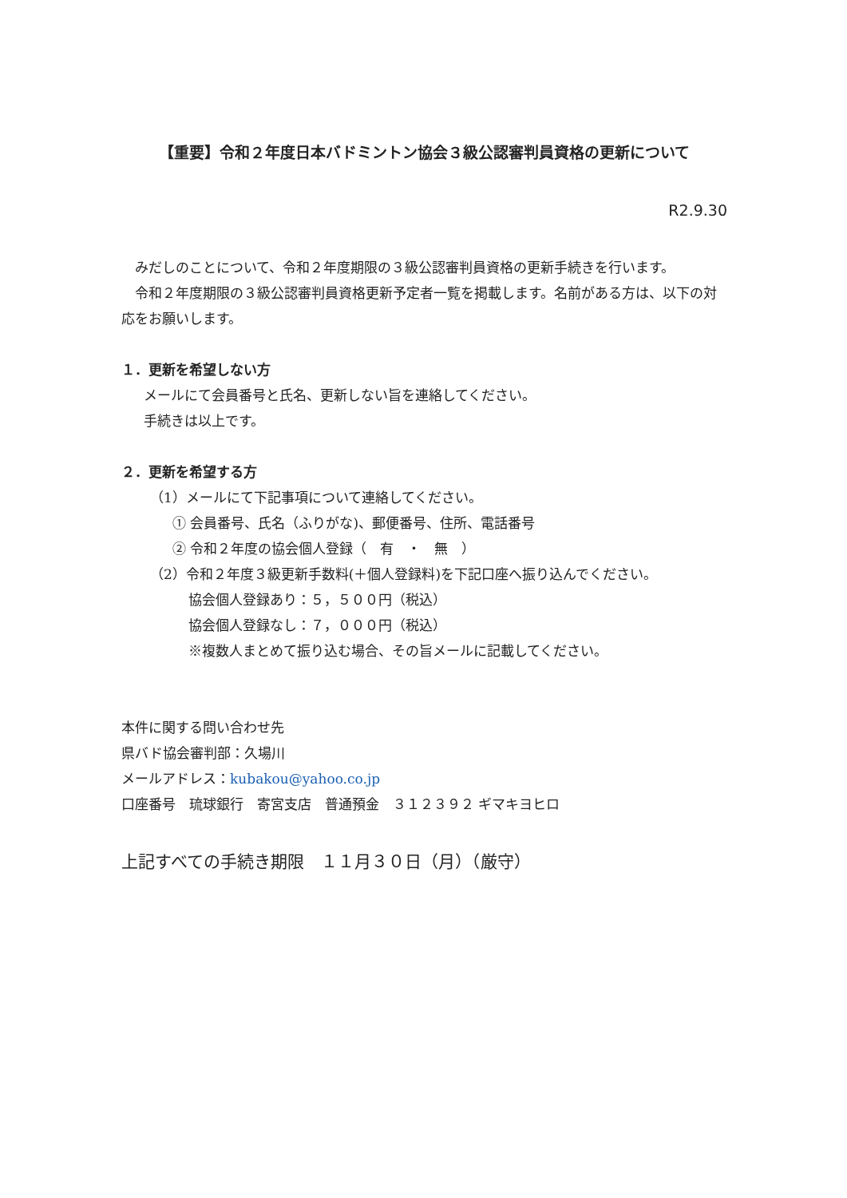【重要】令和２年度日本バドミントン協会３級公認審判員資格の更新について
R2.9.30
　みだしのことについて、令和２年度期限の３級公認審判員資格の更新手続きを行います。
　令和２年度期限の３級公認審判員資格更新予定者一覧を掲載します。名前がある方は、以下の対応をお願いします。
１．更新を希望しない方
メールにて会員番号と氏名、更新しない旨を連絡してください。
手続きは以上です。
２．更新を希望する方
（1）メールにて下記事項について連絡してください。
① 会員番号、氏名（ふりがな)、郵便番号、住所、電話番号
② 令和２年度の協会個人登録（　有　・　無　）
（2）令和２年度３級更新手数料(＋個人登録料)を下記口座へ振り込んでください。
協会個人登録あり：５，５００円（税込）
協会個人登録なし：７，０００円（税込）
※複数人まとめて振り込む場合、その旨メールに記載してください。
本件に関する問い合わせ先
県バド協会審判部：久場川
メールアドレス：kubakou@yahoo.co.jp
口座番号　琉球銀行　寄宮支店　普通預金　３１２３９２ ギマキヨヒロ
上記すべての手続き期限　１１月３０日（月）（厳守）